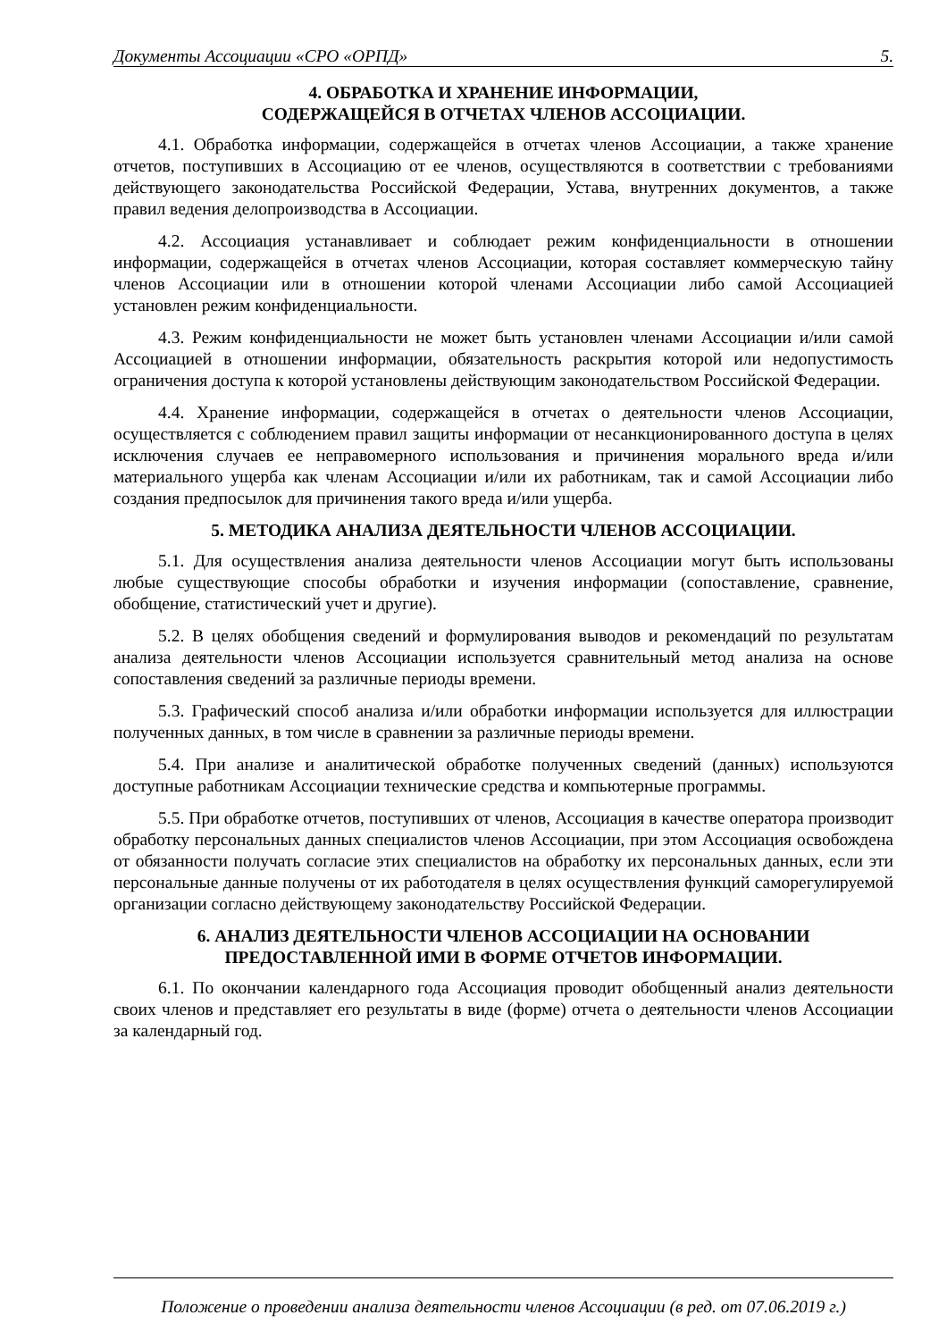Документы Ассоциации «СРО «ОРПД» 5.
4. ОБРАБОТКА И ХРАНЕНИЕ ИНФОРМАЦИИ,
СОДЕРЖАЩЕЙСЯ В ОТЧЕТАХ ЧЛЕНОВ АССОЦИАЦИИ.
4.1. Обработка информации, содержащейся в отчетах членов Ассоциации, а также хранение отчетов, поступивших в Ассоциацию от ее членов, осуществляются в соответствии с требованиями действующего законодательства Российской Федерации, Устава, внутренних документов, а также правил ведения делопроизводства в Ассоциации.
4.2. Ассоциация устанавливает и соблюдает режим конфиденциальности в отношении информации, содержащейся в отчетах членов Ассоциации, которая составляет коммерческую тайну членов Ассоциации или в отношении которой членами Ассоциации либо самой Ассоциацией установлен режим конфиденциальности.
4.3. Режим конфиденциальности не может быть установлен членами Ассоциации и/или самой Ассоциацией в отношении информации, обязательность раскрытия которой или недопустимость ограничения доступа к которой установлены действующим законодательством Российской Федерации.
4.4. Хранение информации, содержащейся в отчетах о деятельности членов Ассоциации, осуществляется с соблюдением правил защиты информации от несанкционированного доступа в целях исключения случаев ее неправомерного использования и причинения морального вреда и/или материального ущерба как членам Ассоциации и/или их работникам, так и самой Ассоциации либо создания предпосылок для причинения такого вреда и/или ущерба.
5. МЕТОДИКА АНАЛИЗА ДЕЯТЕЛЬНОСТИ ЧЛЕНОВ АССОЦИАЦИИ.
5.1. Для осуществления анализа деятельности членов Ассоциации могут быть использованы любые существующие способы обработки и изучения информации (сопоставление, сравнение, обобщение, статистический учет и другие).
5.2. В целях обобщения сведений и формулирования выводов и рекомендаций по результатам анализа деятельности членов Ассоциации используется сравнительный метод анализа на основе сопоставления сведений за различные периоды времени.
5.3. Графический способ анализа и/или обработки информации используется для иллюстрации полученных данных, в том числе в сравнении за различные периоды времени.
5.4. При анализе и аналитической обработке полученных сведений (данных) используются доступные работникам Ассоциации технические средства и компьютерные программы.
5.5. При обработке отчетов, поступивших от членов, Ассоциация в качестве оператора производит обработку персональных данных специалистов членов Ассоциации, при этом Ассоциация освобождена от обязанности получать согласие этих специалистов на обработку их персональных данных, если эти персональные данные получены от их работодателя в целях осуществления функций саморегулируемой организации согласно действующему законодательству Российской Федерации.
6. АНАЛИЗ ДЕЯТЕЛЬНОСТИ ЧЛЕНОВ АССОЦИАЦИИ НА ОСНОВАНИИ
ПРЕДОСТАВЛЕННОЙ ИМИ В ФОРМЕ ОТЧЕТОВ ИНФОРМАЦИИ.
6.1. По окончании календарного года Ассоциация проводит обобщенный анализ деятельности своих членов и представляет его результаты в виде (форме) отчета о деятельности членов Ассоциации за календарный год.
Положение о проведении анализа деятельности членов Ассоциации (в ред. от 07.06.2019 г.)